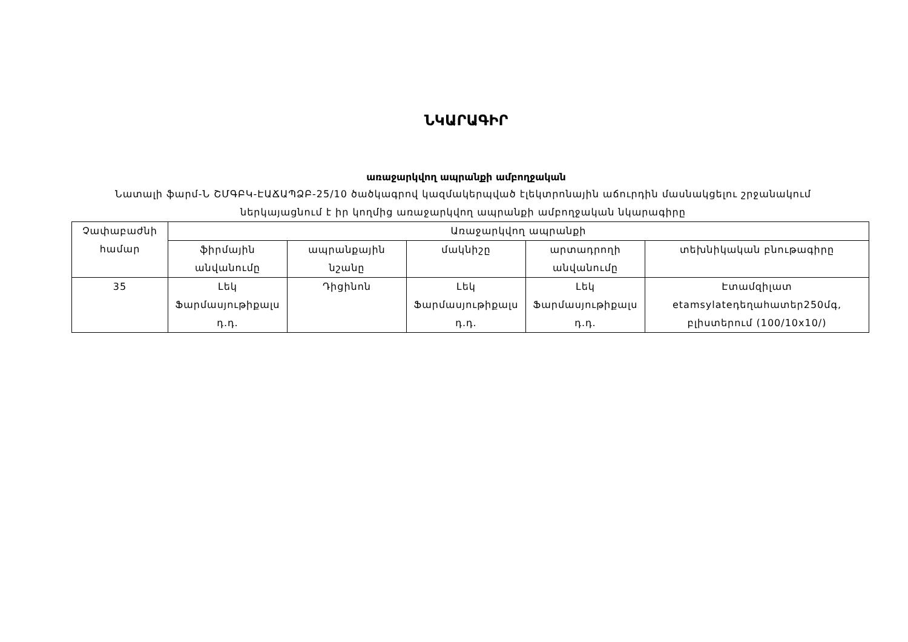ՆԿԱՐԱԳԻՐ
առաջարկվող ապրանքի ամբողջական
Նատալի ֆարմ-Ն ՇՄԳԲԿ-ԷԱՃԱՊՁԲ-25/10 ծածկագրով կազմակերպված էլեկտրոնային աճուրդին մասնակցելու շրջանակում ներկայացնում է իր կողմից առաջարկվող ապրանքի ամբողջական նկարագիրը
| Չափաբաժնի համար | Առաջարկվող ապրանքի | | | | |
| --- | --- | --- | --- | --- | --- |
| | ֆիրմային անվանումը | ապրանքային նշանը | մակնիշը | արտադրողի անվանումը | տեխնիկական բնութագիրը |
| 35 | Լեկ Ֆարմասյութիքալս դ.դ. | Դիցինոն | Լեկ Ֆարմասյութիքալս դ.դ. | Լեկ Ֆարմասյութիքալս դ.դ. | Էտամզիլատ etamsylateդեղահատեր250մգ, բլիստերում (100/10x10/) |